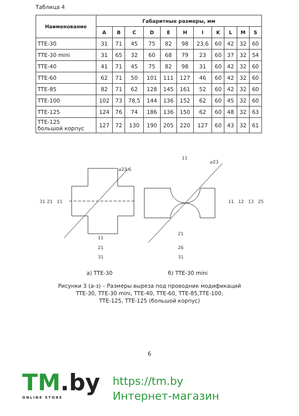Таблица 4
| Наименование | Габаритные размеры, мм | | | | | | | | | | |
| --- | --- | --- | --- | --- | --- | --- | --- | --- | --- | --- | --- |
| | A | B | C | D | E | H | I | K | L | M | S |
| TTE-30 | 31 | 71 | 45 | 75 | 82 | 98 | 23,6 | 60 | 42 | 32 | 60 |
| TTE-30 mini | 31 | 65 | 32 | 60 | 68 | 79 | 23 | 60 | 37 | 32 | 54 |
| TTE-40 | 41 | 71 | 45 | 75 | 82 | 98 | 31 | 60 | 42 | 32 | 60 |
| TTE-60 | 62 | 71 | 50 | 101 | 111 | 127 | 46 | 60 | 42 | 32 | 60 |
| TTE-85 | 82 | 71 | 62 | 128 | 145 | 161 | 52 | 60 | 42 | 32 | 60 |
| TTE-100 | 102 | 73 | 78,5 | 144 | 136 | 152 | 62 | 60 | 45 | 32 | 60 |
| TTE-125 | 124 | 76 | 74 | 186 | 136 | 150 | 62 | 60 | 48 | 32 | 63 |
| TTE-125 большой корпус | 127 | 72 | 130 | 190 | 205 | 220 | 127 | 60 | 43 | 32 | 61 |
31
21
11
11
21
31
⌀23,6
11
⌀23
21
26
31
11
12
13
25
а) TTE-30 б) TTE-30 mini
Рисунки 3 (а-з) – Размеры выреза под проводник модификаций
TTE-30, TTE-30 mini, TTE-40, TTE-60, TTE-85,TTE-100,
TTE-125, TTE-125 (большой корпус)
6
TM.by
ONLINE STORE
https://tm.by
Интернет-магазин